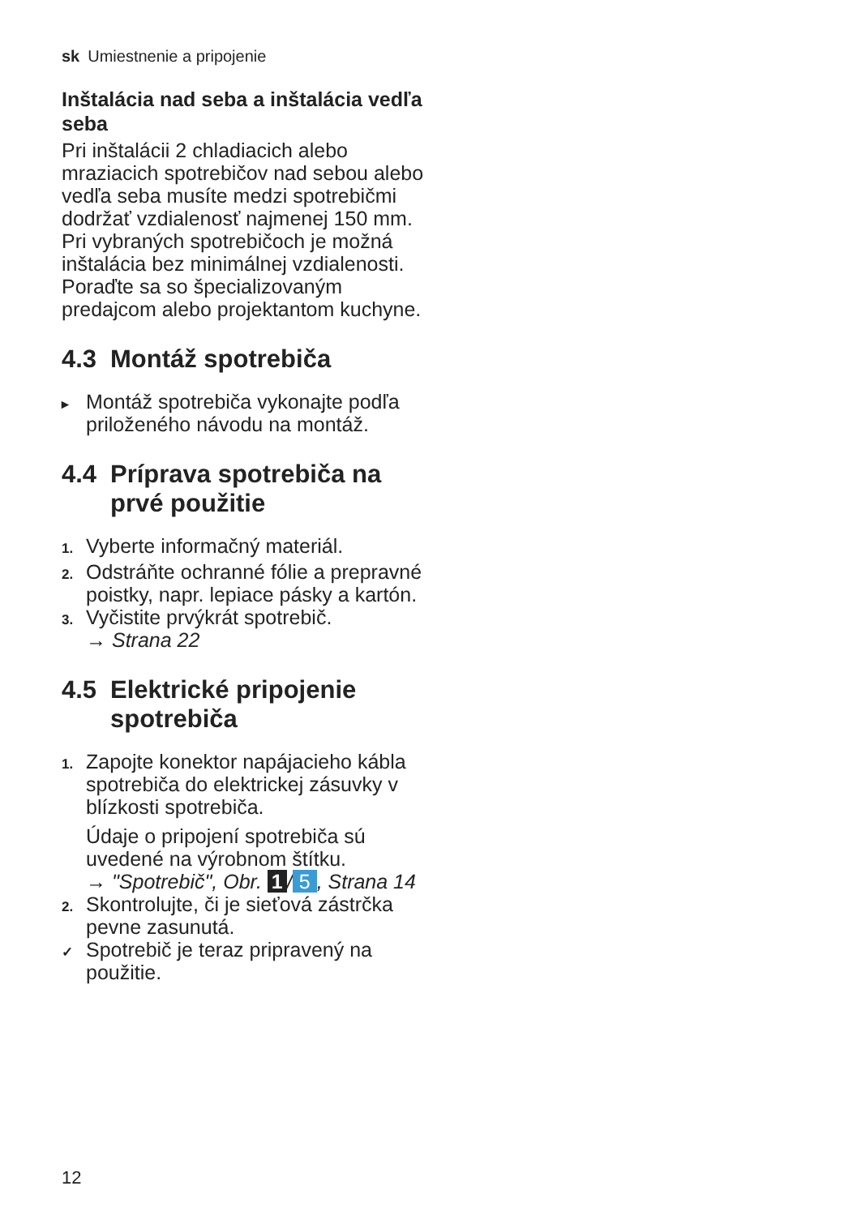sk Umiestnenie a pripojenie
Inštalácia nad seba a inštalácia vedľa seba
Pri inštalácii 2 chladiacich alebo mraziacich spotrebičov nad sebou alebo vedľa seba musíte medzi spotrebičmi dodržať vzdialenosť naj­menej 150 mm. Pri vybraných spotrebičoch je možná inštalácia bez minimálnej vzdialenosti. Poraďte sa so špecializovaným predajcom alebo projektantom kuchyne.
4.3 Montáž spotrebiča
▸ Montáž spotrebiča vykonajte podľa priloženého návodu na montáž.
4.4 Príprava spotrebiča na prvé použitie
1. Vyberte informačný materiál.
2. Odstráňte ochranné fólie a pre­pravné poistky, napr. lepiace pás­ky a kartón.
3. Vyčistite prvýkrát spotrebič.
→ Strana 22
4.5 Elektrické pripojenie spotrebiča
1. Zapojte konektor napájacieho káb­la spotrebiča do elektrickej zásuv­ky v blízkosti spotrebiča.
Údaje o pripojení spotrebiča sú uvedené na výrobnom štítku.
→ "Spotrebič", Obr. 1 / 5, Strana 14
2. Skontrolujte, či je sieťová zástrčka pevne zasunutá.
✓ Spotrebič je teraz pripravený na použitie.
12